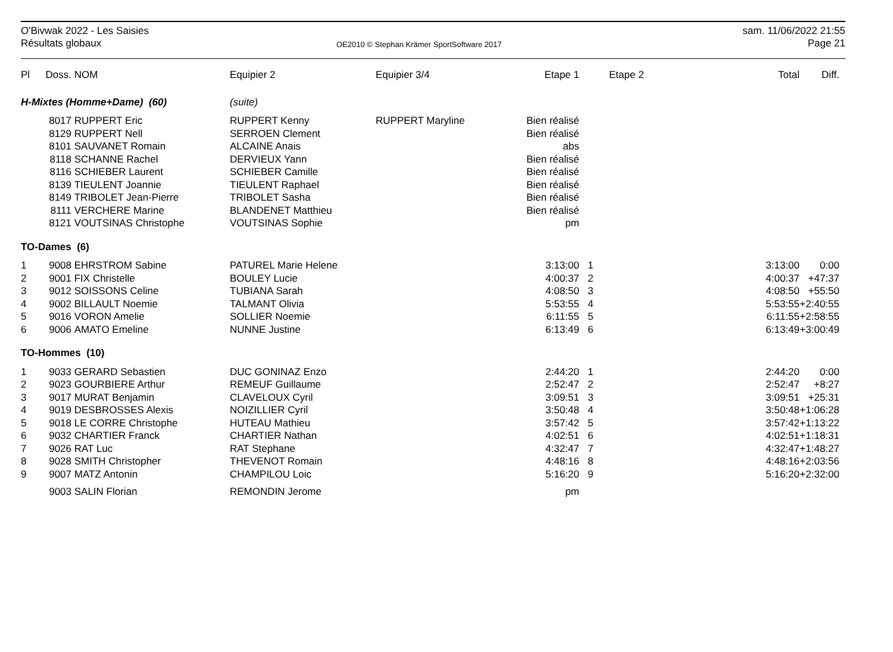O'Bivwak 2022 - Les Saisies
Résultats globaux
OE2010 © Stephan Krämer SportSoftware 2017
sam. 11/06/2022 21:55
Page 21
| Pl | Doss. | NOM | Equipier 2 | Equipier 3/4 | Etape 1 | | Etape 2 | Total | Diff. |
| --- | --- | --- | --- | --- | --- | --- | --- | --- | --- |
| H-Mixtes (Homme+Dame) (60) | | | (suite) | | | | | | |
| | 8017 | RUPPERT Eric | RUPPERT Kenny | RUPPERT Maryline | Bien réalisé | | | | |
| | 8129 | RUPPERT Nell | SERROEN Clement | | Bien réalisé | | | | |
| | 8101 | SAUVANET Romain | ALCAINE Anais | | abs | | | | |
| | 8118 | SCHANNE Rachel | DERVIEUX Yann | | Bien réalisé | | | | |
| | 8116 | SCHIEBER Laurent | SCHIEBER Camille | | Bien réalisé | | | | |
| | 8139 | TIEULENT Joannie | TIEULENT Raphael | | Bien réalisé | | | | |
| | 8149 | TRIBOLET Jean-Pierre | TRIBOLET Sasha | | Bien réalisé | | | | |
| | 8111 | VERCHERE Marine | BLANDENET Matthieu | | Bien réalisé | | | | |
| | 8121 | VOUTSINAS Christophe | VOUTSINAS Sophie | | pm | | | | |
| TO-Dames (6) | | | | | | | | | |
| 1 | 9008 | EHRSTROM Sabine | PATUREL Marie Helene | | 3:13:00 | 1 | | 3:13:00 | 0:00 |
| 2 | 9001 | FIX Christelle | BOULEY Lucie | | 4:00:37 | 2 | | 4:00:37 | +47:37 |
| 3 | 9012 | SOISSONS Celine | TUBIANA Sarah | | 4:08:50 | 3 | | 4:08:50 | +55:50 |
| 4 | 9002 | BILLAULT Noemie | TALMANT Olivia | | 5:53:55 | 4 | | 5:53:55 | +2:40:55 |
| 5 | 9016 | VORON Amelie | SOLLIER Noemie | | 6:11:55 | 5 | | 6:11:55 | +2:58:55 |
| 6 | 9006 | AMATO Emeline | NUNNE Justine | | 6:13:49 | 6 | | 6:13:49 | +3:00:49 |
| TO-Hommes (10) | | | | | | | | | |
| 1 | 9033 | GERARD Sebastien | DUC GONINAZ Enzo | | 2:44:20 | 1 | | 2:44:20 | 0:00 |
| 2 | 9023 | GOURBIERE Arthur | REMEUF Guillaume | | 2:52:47 | 2 | | 2:52:47 | +8:27 |
| 3 | 9017 | MURAT Benjamin | CLAVELOUX Cyril | | 3:09:51 | 3 | | 3:09:51 | +25:31 |
| 4 | 9019 | DESBROSSES Alexis | NOIZILLIER Cyril | | 3:50:48 | 4 | | 3:50:48 | +1:06:28 |
| 5 | 9018 | LE CORRE Christophe | HUTEAU Mathieu | | 3:57:42 | 5 | | 3:57:42 | +1:13:22 |
| 6 | 9032 | CHARTIER Franck | CHARTIER Nathan | | 4:02:51 | 6 | | 4:02:51 | +1:18:31 |
| 7 | 9026 | RAT Luc | RAT Stephane | | 4:32:47 | 7 | | 4:32:47 | +1:48:27 |
| 8 | 9028 | SMITH Christopher | THEVENOT Romain | | 4:48:16 | 8 | | 4:48:16 | +2:03:56 |
| 9 | 9007 | MATZ Antonin | CHAMPILOU Loic | | 5:16:20 | 9 | | 5:16:20 | +2:32:00 |
| | 9003 | SALIN Florian | REMONDIN Jerome | | pm | | | | |